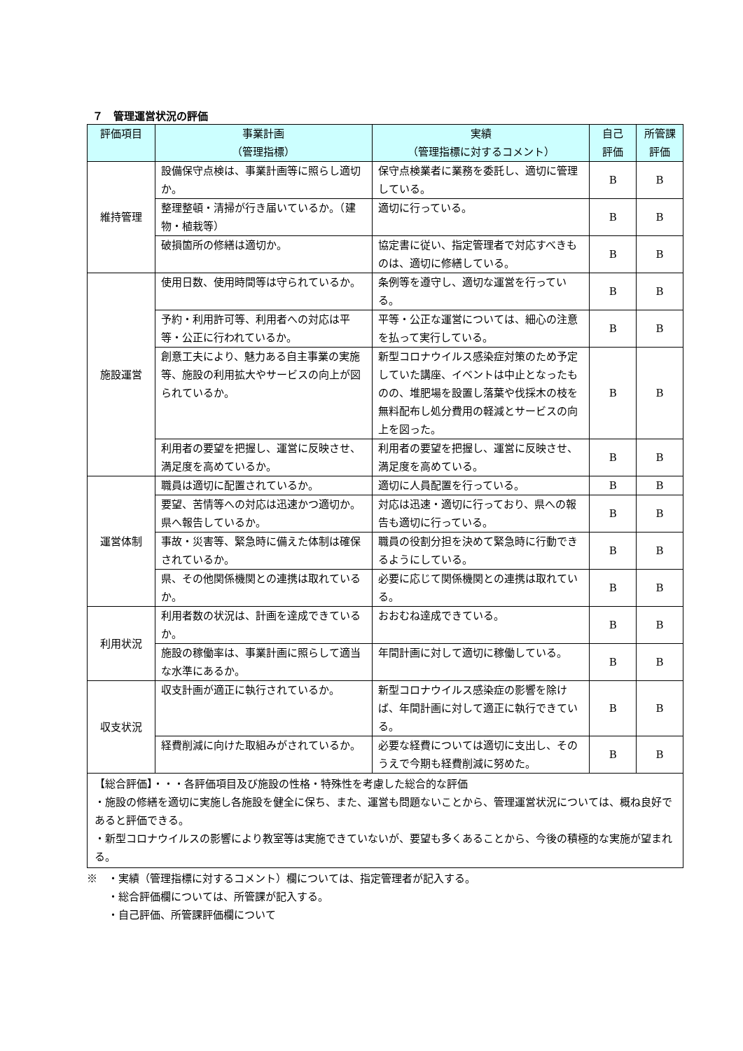７　管理運営状況の評価
| 評価項目 | 事業計画 （管理指標） | 実績 （管理指標に対するコメント） | 自己 評価 | 所管課 評価 |
| --- | --- | --- | --- | --- |
| 維持管理 | 設備保守点検は、事業計画等に照らし適切か。 | 保守点検業者に業務を委託し、適切に管理している。 | B | B |
| | 整理整頓・清掃が行き届いているか。（建物・植栽等） | 適切に行っている。 | B | B |
| | 破損箇所の修繕は適切か。 | 協定書に従い、指定管理者で対応すべきものは、適切に修繕している。 | B | B |
| 施設運営 | 使用日数、使用時間等は守られているか。 | 条例等を遵守し、適切な運営を行っている。 | B | B |
| | 予約・利用許可等、利用者への対応は平等・公正に行われているか。 | 平等・公正な運営については、細心の注意を払って実行している。 | B | B |
| | 創意工夫により、魅力ある自主事業の実施等、施設の利用拡大やサービスの向上が図られているか。 | 新型コロナウイルス感染症対策のため予定していた講座、イベントは中止となったものの、堆肥場を設置し落葉や伐採木の枝を無料配布し処分費用の軽減とサービスの向上を図った。 | B | B |
| | 利用者の要望を把握し、運営に反映させ、満足度を高めているか。 | 利用者の要望を把握し、運営に反映させ、満足度を高めている。 | B | B |
| 運営体制 | 職員は適切に配置されているか。 | 適切に人員配置を行っている。 | B | B |
| | 要望、苦情等への対応は迅速かつ適切か。県へ報告しているか。 | 対応は迅速・適切に行っており、県への報告も適切に行っている。 | B | B |
| | 事故・災害等、緊急時に備えた体制は確保されているか。 | 職員の役割分担を決めて緊急時に行動できるようにしている。 | B | B |
| | 県、その他関係機関との連携は取れているか。 | 必要に応じて関係機関との連携は取れている。 | B | B |
| 利用状況 | 利用者数の状況は、計画を達成できているか。 | おおむね達成できている。 | B | B |
| | 施設の稼働率は、事業計画に照らして適当な水準にあるか。 | 年間計画に対して適切に稼働している。 | B | B |
| 収支状況 | 収支計画が適正に執行されているか。 | 新型コロナウイルス感染症の影響を除けば、年間計画に対して適正に執行できている。 | B | B |
| | 経費削減に向けた取組みがされているか。 | 必要な経費については適切に支出し、そのうえで今期も経費削減に努めた。 | B | B |
| 【総合評価】・・・各評価項目及び施設の性格・特殊性を考慮した総合的な評価 ・施設の修繕を適切に実施し各施設を健全に保ち、また、運営も問題ないことから、管理運営状況については、概ね良好であると評価できる。 ・新型コロナウイルスの影響により教室等は実施できていないが、要望も多くあることから、今後の積極的な実施が望まれる。 | | | | |
※　・実績（管理指標に対するコメント）欄については、指定管理者が記入する。
　　・総合評価欄については、所管課が記入する。
　　・自己評価、所管課評価欄について